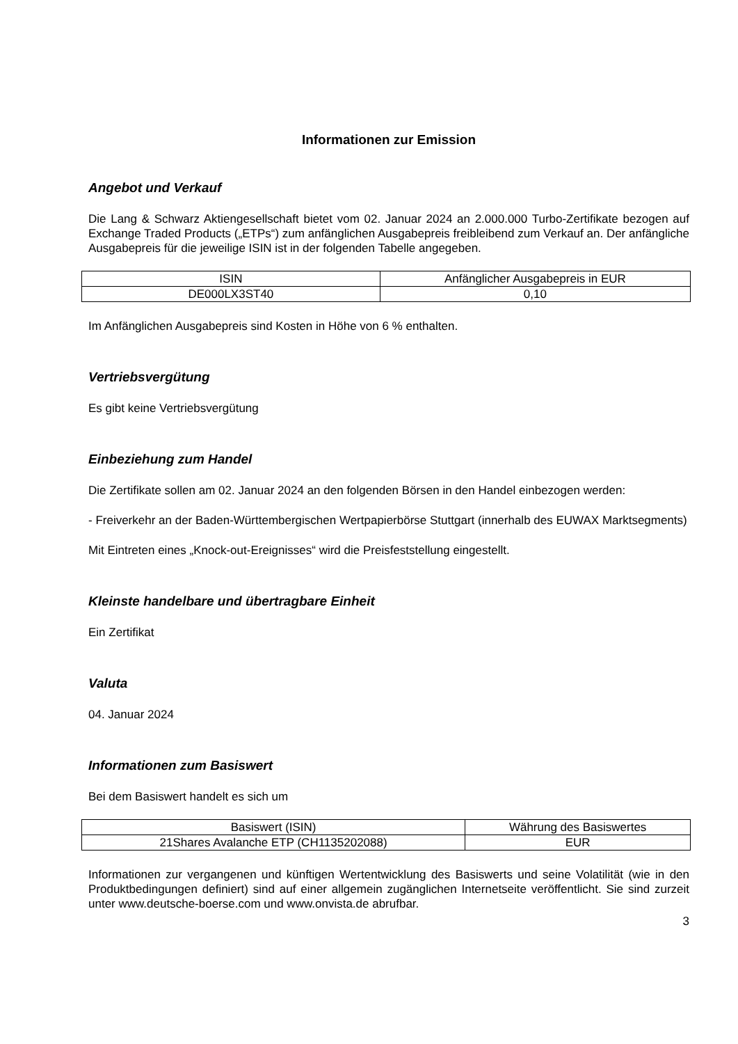Informationen zur Emission
Angebot und Verkauf
Die Lang & Schwarz Aktiengesellschaft bietet vom 02. Januar 2024 an 2.000.000 Turbo-Zertifikate bezogen auf Exchange Traded Products („ETPs“) zum anfänglichen Ausgabepreis freibleibend zum Verkauf an. Der anfängliche Ausgabepreis für die jeweilige ISIN ist in der folgenden Tabelle angegeben.
| ISIN | Anfänglicher Ausgabepreis in EUR |
| --- | --- |
| DE000LX3ST40 | 0,10 |
Im Anfänglichen Ausgabepreis sind Kosten in Höhe von 6 % enthalten.
Vertriebsvergütung
Es gibt keine Vertriebsvergütung
Einbeziehung zum Handel
Die Zertifikate sollen am 02. Januar 2024 an den folgenden Börsen in den Handel einbezogen werden:
- Freiverkehr an der Baden-Württembergischen Wertpapierbörse Stuttgart (innerhalb des EUWAX Marktsegments)
Mit Eintreten eines „Knock-out-Ereignisses“ wird die Preisfeststellung eingestellt.
Kleinste handelbare und übertragbare Einheit
Ein Zertifikat
Valuta
04. Januar 2024
Informationen zum Basiswert
Bei dem Basiswert handelt es sich um
| Basiswert (ISIN) | Währung des Basiswertes |
| --- | --- |
| 21Shares Avalanche ETP (CH1135202088) | EUR |
Informationen zur vergangenen und künftigen Wertentwicklung des Basiswerts und seine Volatilität (wie in den Produktbedingungen definiert) sind auf einer allgemein zugänglichen Internetseite veröffentlicht. Sie sind zurzeit unter www.deutsche-boerse.com und www.onvista.de abrufbar.
3